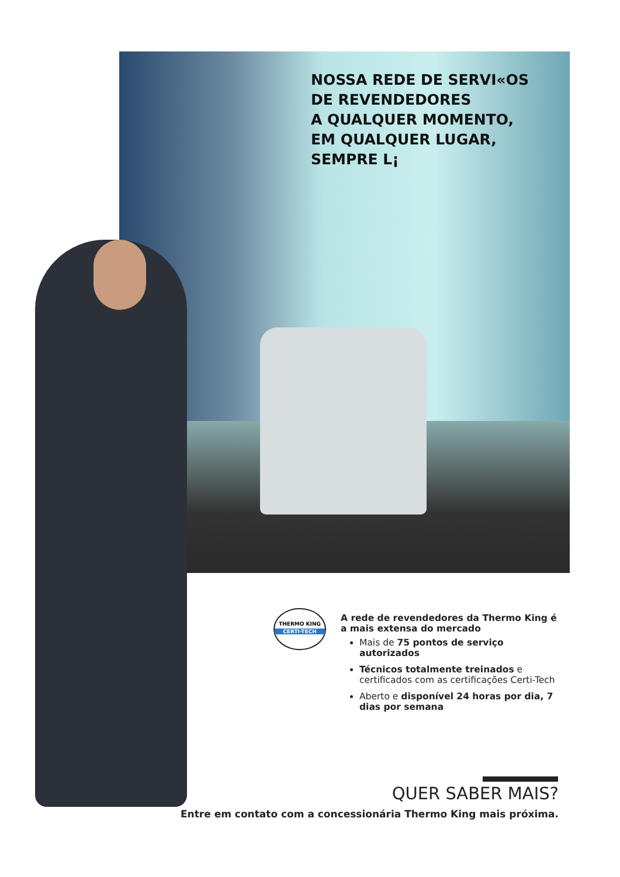NOSSA REDE DE SERVI«OS
DE REVENDEDORES
A QUALQUER MOMENTO,
EM QUALQUER LUGAR,
SEMPRE L¡
THERMO KING
CERTI-TECH
A rede de revendedores da Thermo King é a mais extensa do mercado
Mais de 75 pontos de serviço autorizados
Técnicos totalmente treinados e certificados com as certificações Certi-Tech
Aberto e disponível 24 horas por dia, 7 dias por semana
QUER SABER MAIS?
Entre em contato com a concessionária Thermo King mais próxima.